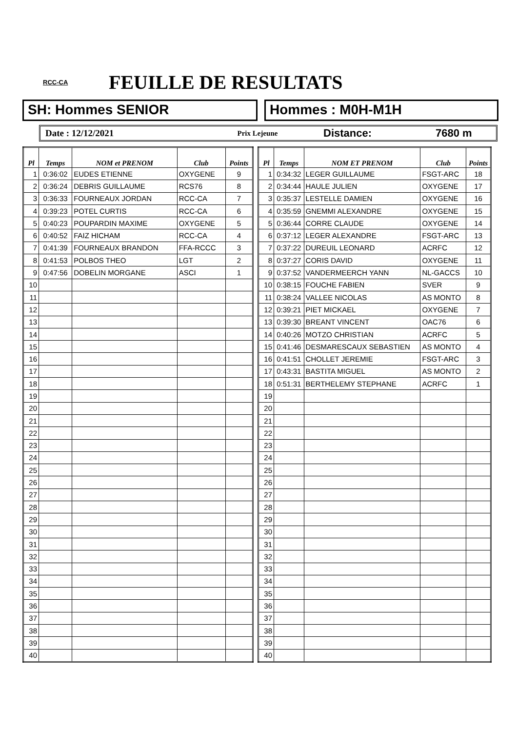RCC-CA
FEUILLE DE RESULTATS
SH: Hommes SENIOR Hommes : M0H-M1H
Date : 12/12/2021 Prix Lejeune Distance: 7680 m
| Pl | Temps | NOM et PRENOM | Club | Points |
| --- | --- | --- | --- | --- |
| 1 | 0:36:02 | EUDES ETIENNE | OXYGENE | 9 |
| 2 | 0:36:24 | DEBRIS GUILLAUME | RCS76 | 8 |
| 3 | 0:36:33 | FOURNEAUX JORDAN | RCC-CA | 7 |
| 4 | 0:39:23 | POTEL CURTIS | RCC-CA | 6 |
| 5 | 0:40:23 | POUPARDIN MAXIME | OXYGENE | 5 |
| 6 | 0:40:52 | FAIZ HICHAM | RCC-CA | 4 |
| 7 | 0:41:39 | FOURNEAUX BRANDON | FFA-RCCC | 3 |
| 8 | 0:41:53 | POLBOS THEO | LGT | 2 |
| 9 | 0:47:56 | DOBELIN MORGANE | ASCI | 1 |
| 10 | | | | |
| 11 | | | | |
| 12 | | | | |
| 13 | | | | |
| 14 | | | | |
| 15 | | | | |
| 16 | | | | |
| 17 | | | | |
| 18 | | | | |
| 19 | | | | |
| 20 | | | | |
| 21 | | | | |
| 22 | | | | |
| 23 | | | | |
| 24 | | | | |
| 25 | | | | |
| 26 | | | | |
| 27 | | | | |
| 28 | | | | |
| 29 | | | | |
| 30 | | | | |
| 31 | | | | |
| 32 | | | | |
| 33 | | | | |
| 34 | | | | |
| 35 | | | | |
| 36 | | | | |
| 37 | | | | |
| 38 | | | | |
| 39 | | | | |
| 40 | | | | |
| Pl | Temps | NOM ET PRENOM | Club | Points |
| --- | --- | --- | --- | --- |
| 1 | 0:34:32 | LEGER GUILLAUME | FSGT-ARC | 18 |
| 2 | 0:34:44 | HAULE JULIEN | OXYGENE | 17 |
| 3 | 0:35:37 | LESTELLE DAMIEN | OXYGENE | 16 |
| 4 | 0:35:59 | GNEMMI ALEXANDRE | OXYGENE | 15 |
| 5 | 0:36:44 | CORRE CLAUDE | OXYGENE | 14 |
| 6 | 0:37:12 | LEGER ALEXANDRE | FSGT-ARC | 13 |
| 7 | 0:37:22 | DUREUIL LEONARD | ACRFC | 12 |
| 8 | 0:37:27 | CORIS DAVID | OXYGENE | 11 |
| 9 | 0:37:52 | VANDERMEERCH YANN | NL-GACCS | 10 |
| 10 | 0:38:15 | FOUCHE FABIEN | SVER | 9 |
| 11 | 0:38:24 | VALLEE NICOLAS | AS MONTO | 8 |
| 12 | 0:39:21 | PIET MICKAEL | OXYGENE | 7 |
| 13 | 0:39:30 | BREANT VINCENT | OAC76 | 6 |
| 14 | 0:40:26 | MOTZO CHRISTIAN | ACRFC | 5 |
| 15 | 0:41:46 | DESMARESCAUX SEBASTIEN | AS MONTO | 4 |
| 16 | 0:41:51 | CHOLLET JEREMIE | FSGT-ARC | 3 |
| 17 | 0:43:31 | BASTITA MIGUEL | AS MONTO | 2 |
| 18 | 0:51:31 | BERTHELEMY STEPHANE | ACRFC | 1 |
| 19 | | | | |
| 20 | | | | |
| 21 | | | | |
| 22 | | | | |
| 23 | | | | |
| 24 | | | | |
| 25 | | | | |
| 26 | | | | |
| 27 | | | | |
| 28 | | | | |
| 29 | | | | |
| 30 | | | | |
| 31 | | | | |
| 32 | | | | |
| 33 | | | | |
| 34 | | | | |
| 35 | | | | |
| 36 | | | | |
| 37 | | | | |
| 38 | | | | |
| 39 | | | | |
| 40 | | | | |